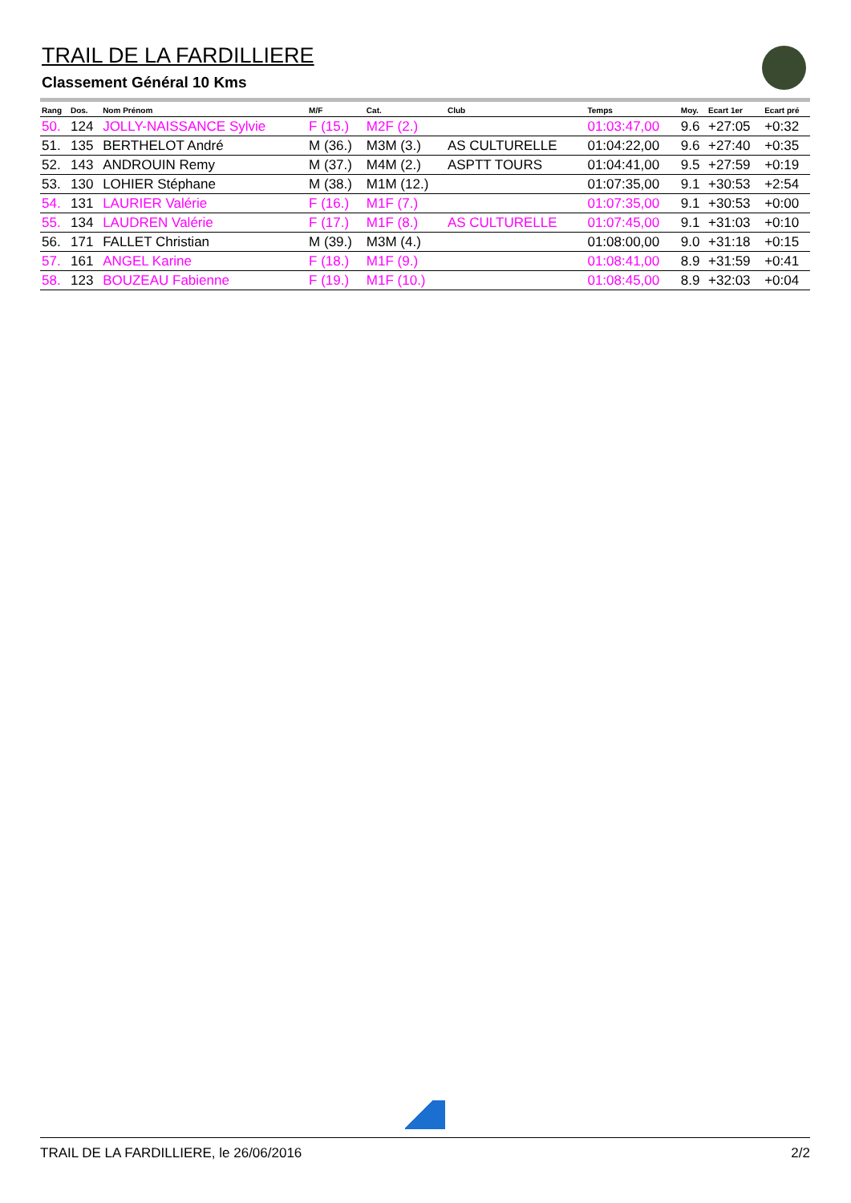TRAIL DE LA FARDILLIERE
Classement Général 10 Kms
| Rang | Dos. | Nom Prénom | M/F | Cat. | Club | Temps | Moy. | Ecart 1er | Ecart pré |
| --- | --- | --- | --- | --- | --- | --- | --- | --- | --- |
| 50. | 124 | JOLLY-NAISSANCE Sylvie | F (15.) | M2F (2.) | | 01:03:47,00 | 9.6 | +27:05 | +0:32 |
| 51. | 135 | BERTHELOT André | M (36.) | M3M (3.) | AS CULTURELLE | 01:04:22,00 | 9.6 | +27:40 | +0:35 |
| 52. | 143 | ANDROUIN Remy | M (37.) | M4M (2.) | ASPTT TOURS | 01:04:41,00 | 9.5 | +27:59 | +0:19 |
| 53. | 130 | LOHIER Stéphane | M (38.) | M1M (12.) | | 01:07:35,00 | 9.1 | +30:53 | +2:54 |
| 54. | 131 | LAURIER Valérie | F (16.) | M1F (7.) | | 01:07:35,00 | 9.1 | +30:53 | +0:00 |
| 55. | 134 | LAUDREN Valérie | F (17.) | M1F (8.) | AS CULTURELLE | 01:07:45,00 | 9.1 | +31:03 | +0:10 |
| 56. | 171 | FALLET Christian | M (39.) | M3M (4.) | | 01:08:00,00 | 9.0 | +31:18 | +0:15 |
| 57. | 161 | ANGEL Karine | F (18.) | M1F (9.) | | 01:08:41,00 | 8.9 | +31:59 | +0:41 |
| 58. | 123 | BOUZEAU Fabienne | F (19.) | M1F (10.) | | 01:08:45,00 | 8.9 | +32:03 | +0:04 |
TRAIL DE LA FARDILLIERE, le 26/06/2016 2/2